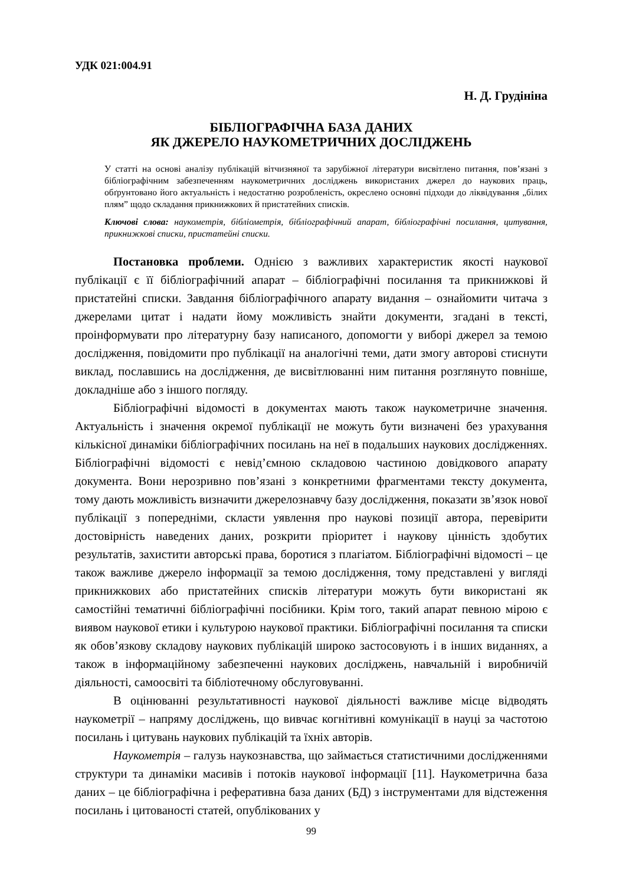УДК 021:004.91
Н. Д. Грудініна
БІБЛІОГРАФІЧНА БАЗА ДАНИХ
ЯК ДЖЕРЕЛО НАУКОМЕТРИЧНИХ ДОСЛІДЖЕНЬ
У статті на основі аналізу публікацій вітчизняної та зарубіжної літератури висвітлено питання, пов’язані з бібліографічним забезпеченням наукометричних досліджень використаних джерел до наукових праць, обґрунтовано його актуальність і недостатню розробленість, окреслено основні підходи до ліквідування „білих плям” щодо складання прикнижкових й пристатейних списків.
Ключові слова: наукометрія, бібліометрія, бібліографічний апарат, бібліографічні посилання, цитування, прикнижкові списки, пристатейні списки.
Постановка проблеми. Однією з важливих характеристик якості наукової публікації є її бібліографічний апарат – бібліографічні посилання та прикнижкові й пристатейні списки. Завдання бібліографічного апарату видання – ознайомити читача з джерелами цитат і надати йому можливість знайти документи, згадані в тексті, проінформувати про літературну базу написаного, допомогти у виборі джерел за темою дослідження, повідомити про публікації на аналогічні теми, дати змогу авторові стиснути виклад, пославшись на дослідження, де висвітлюванні ним питання розглянуто повніше, докладніше або з іншого погляду.
Бібліографічні відомості в документах мають також наукометричне значення. Актуальність і значення окремої публікації не можуть бути визначені без урахування кількісної динаміки бібліографічних посилань на неї в подальших наукових дослідженнях. Бібліографічні відомості є невід’ємною складовою частиною довідкового апарату документа. Вони нерозривно пов’язані з конкретними фрагментами тексту документа, тому дають можливість визначити джерелознавчу базу дослідження, показати зв’язок нової публікації з попередніми, скласти уявлення про наукові позиції автора, перевірити достовірність наведених даних, розкрити пріоритет і наукову цінність здобутих результатів, захистити авторські права, боротися з плагіатом. Бібліографічні відомості – це також важливе джерело інформації за темою дослідження, тому представлені у вигляді прикнижкових або пристатейних списків літератури можуть бути використані як самостійні тематичні бібліографічні посібники. Крім того, такий апарат певною мірою є виявом наукової етики і культурою наукової практики. Бібліографічні посилання та списки як обов’язкову складову наукових публікацій широко застосовують і в інших виданнях, а також в інформаційному забезпеченні наукових досліджень, навчальній і виробничій діяльності, самоосвіті та бібліотечному обслуговуванні.
В оцінюванні результативності наукової діяльності важливе місце відводять наукометрії – напряму досліджень, що вивчає когнітивні комунікації в науці за частотою посилань і цитувань наукових публікацій та їхніх авторів.
Наукометрія – галузь наукознавства, що займається статистичними дослідженнями структури та динаміки масивів і потоків наукової інформації [11]. Наукометрична база даних – це бібліографічна і реферативна база даних (БД) з інструментами для відстеження посилань і цитованості статей, опублікованих у
99